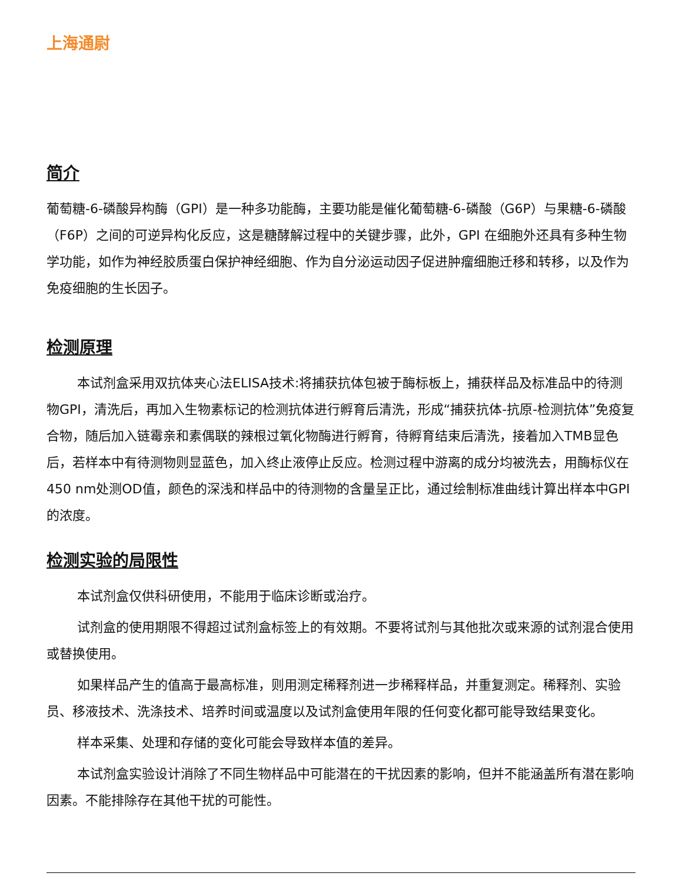上海通尉
简介
葡萄糖-6-磷酸异构酶（GPI）是一种多功能酶，主要功能是催化葡萄糖-6-磷酸（G6P）与果糖-6-磷酸（F6P）之间的可逆异构化反应，这是糖酵解过程中的关键步骤，此外，GPI 在细胞外还具有多种生物学功能，如作为神经胶质蛋白保护神经细胞、作为自分泌运动因子促进肿瘤细胞迁移和转移，以及作为免疫细胞的生长因子。
检测原理
本试剂盒采用双抗体夹心法ELISA技术:将捕获抗体包被于酶标板上，捕获样品及标准品中的待测物GPI，清洗后，再加入生物素标记的检测抗体进行孵育后清洗，形成“捕获抗体-抗原-检测抗体”免疫复合物，随后加入链霉亲和素偶联的辣根过氧化物酶进行孵育，待孵育结束后清洗，接着加入TMB显色后，若样本中有待测物则显蓝色，加入终止液停止反应。检测过程中游离的成分均被洗去，用酶标仪在450 nm处测OD值，颜色的深浅和样品中的待测物的含量呈正比，通过绘制标准曲线计算出样本中GPI的浓度。
检测实验的局限性
本试剂盒仅供科研使用，不能用于临床诊断或治疗。
试剂盒的使用期限不得超过试剂盒标签上的有效期。不要将试剂与其他批次或来源的试剂混合使用或替换使用。
如果样品产生的值高于最高标准，则用测定稀释剂进一步稀释样品，并重复测定。稀释剂、实验员、移液技术、洗涤技术、培养时间或温度以及试剂盒使用年限的任何变化都可能导致结果变化。
样本采集、处理和存储的变化可能会导致样本值的差异。
本试剂盒实验设计消除了不同生物样品中可能潜在的干扰因素的影响，但并不能涵盖所有潜在影响因素。不能排除存在其他干扰的可能性。